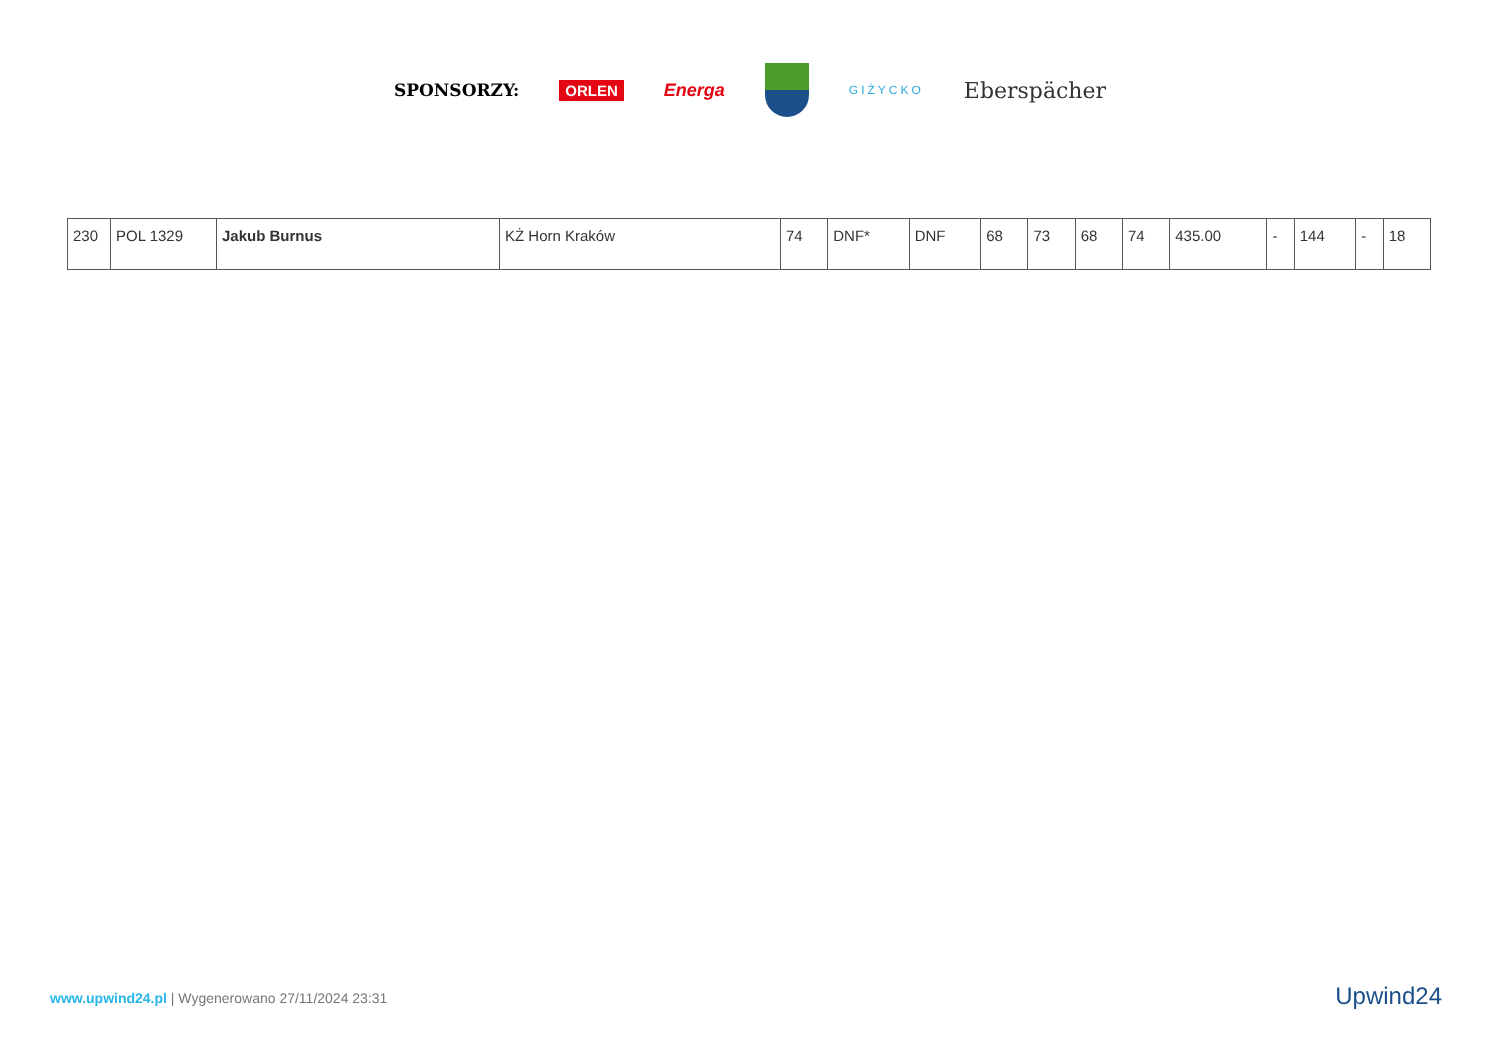SPONSORZY: ORLEN Energa
GIŻYCKO Eberspächer
| 230 | POL 1329 | Jakub Burnus | KŻ Horn Kraków | 74 | DNF* | DNF | 68 | 73 | 68 | 74 | 435.00 | - | 144 | - | 18 |
www.upwind24.pl | Wygenerowano 27/11/2024 23:31
Upwind24